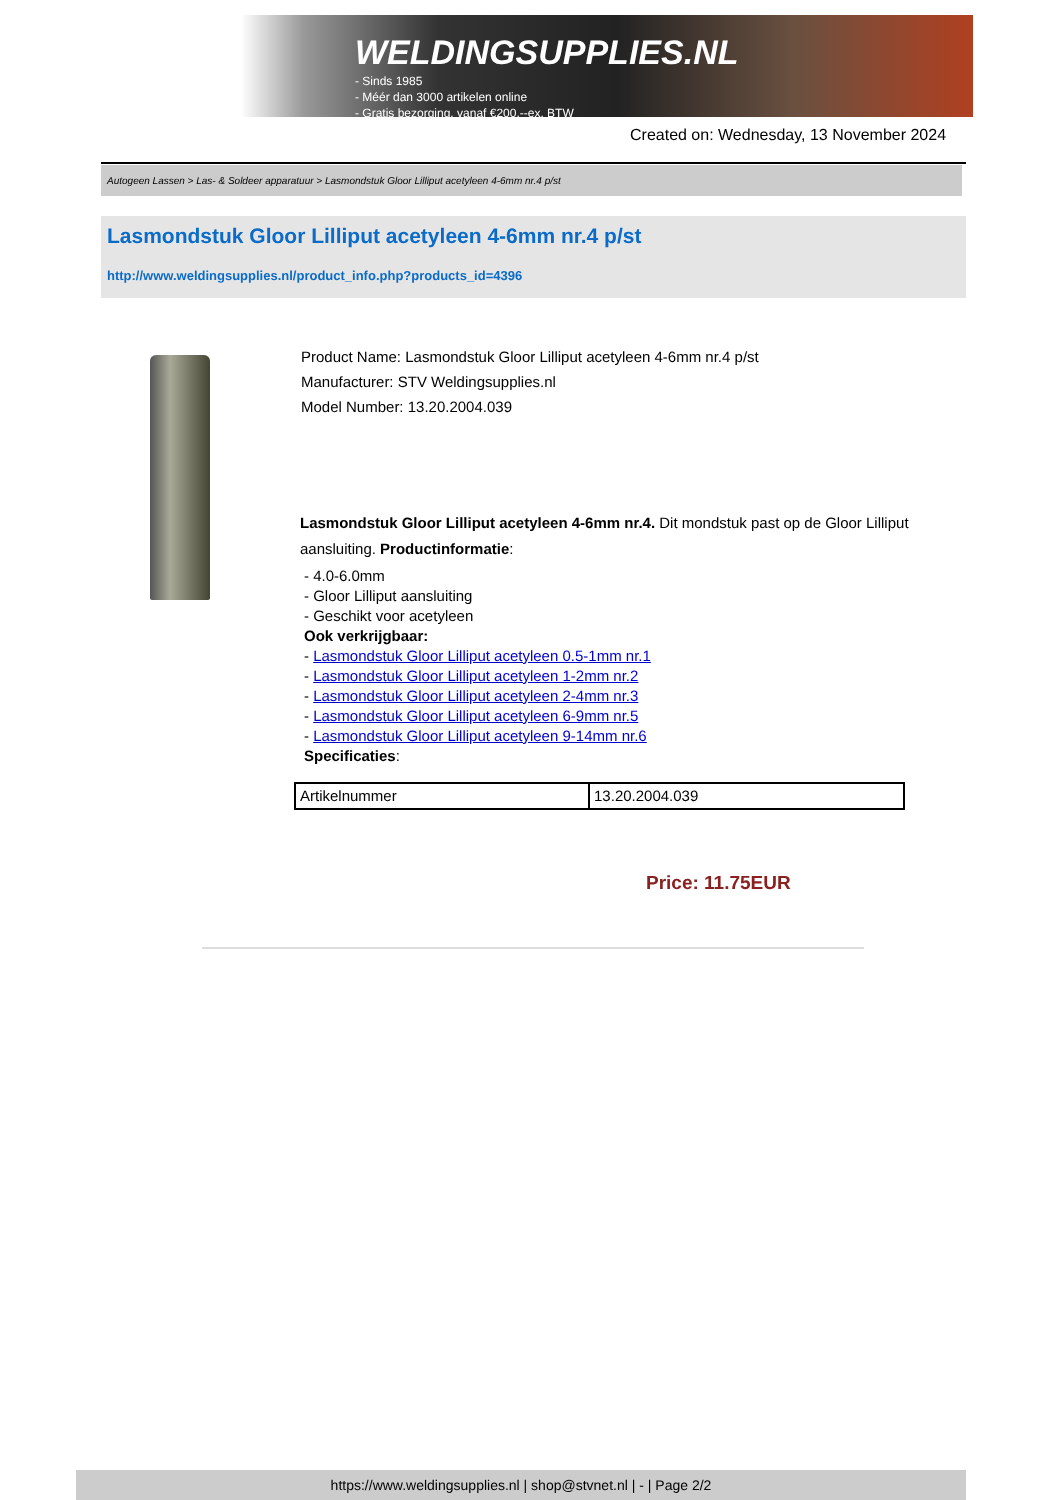WELDINGSUPPLIES.NL
- Sinds 1985
- Méér dan 3000 artikelen online
- Gratis bezorging, vanaf €200,--ex. BTW
Created on: Wednesday, 13 November 2024
Autogeen Lassen > Las- & Soldeer apparatuur > Lasmondstuk Gloor Lilliput acetyleen 4-6mm nr.4 p/st
Lasmondstuk Gloor Lilliput acetyleen 4-6mm nr.4 p/st
http://www.weldingsupplies.nl/product_info.php?products_id=4396
Product Name: Lasmondstuk Gloor Lilliput acetyleen 4-6mm nr.4 p/st
Manufacturer: STV Weldingsupplies.nl
Model Number: 13.20.2004.039
Lasmondstuk Gloor Lilliput acetyleen 4-6mm nr.4. Dit mondstuk past op de Gloor Lilliput aansluiting. Productinformatie:
- 4.0-6.0mm
- Gloor Lilliput aansluiting
- Geschikt voor acetyleen
Ook verkrijgbaar:
- Lasmondstuk Gloor Lilliput acetyleen 0.5-1mm nr.1
- Lasmondstuk Gloor Lilliput acetyleen 1-2mm nr.2
- Lasmondstuk Gloor Lilliput acetyleen 2-4mm nr.3
- Lasmondstuk Gloor Lilliput acetyleen 6-9mm nr.5
- Lasmondstuk Gloor Lilliput acetyleen 9-14mm nr.6
Specificaties:
| Artikelnummer | 13.20.2004.039 |
Price: 11.75EUR
https://www.weldingsupplies.nl | shop@stvnet.nl | - | Page 2/2